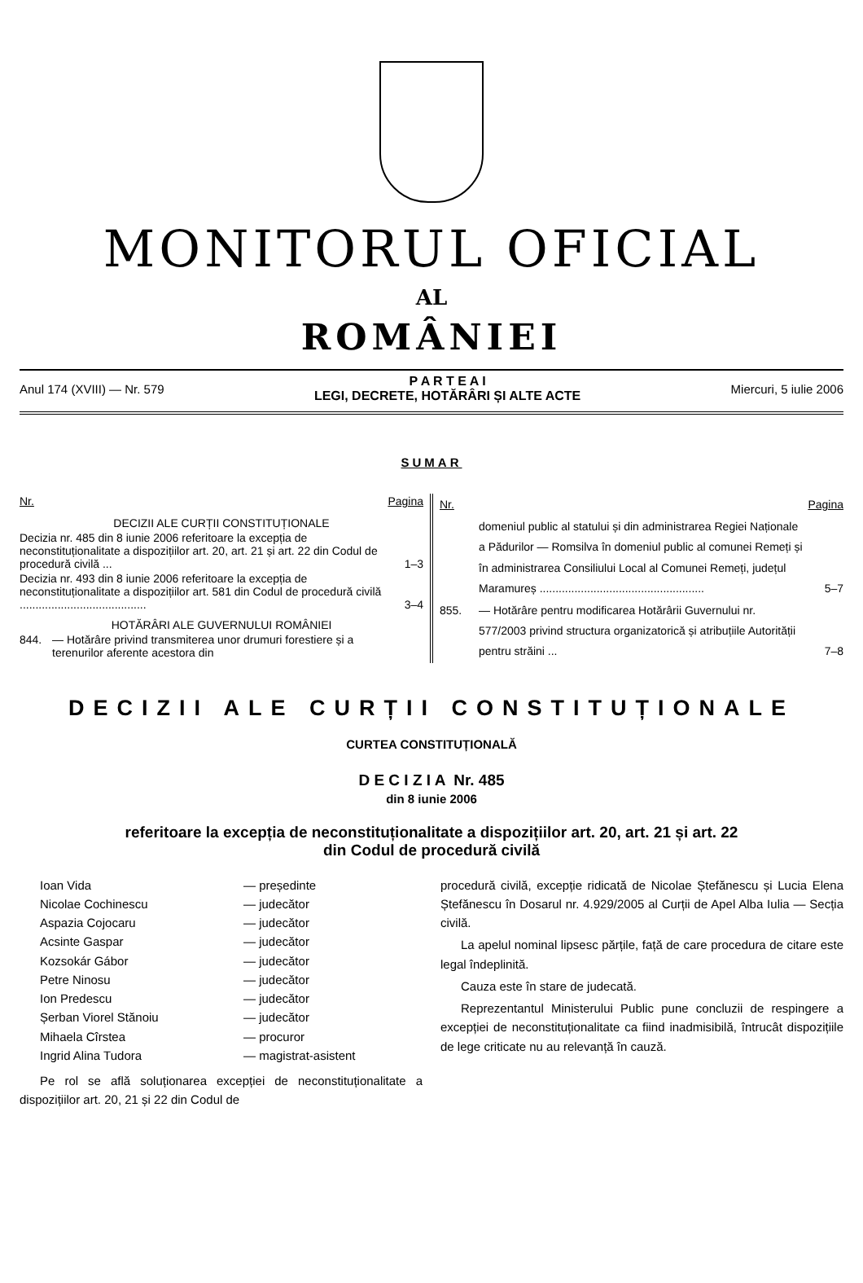MONITORUL OFICIAL
AL
ROMÂNIEI
Anul 174 (XVIII) — Nr. 579
P A R T E A I
LEGI, DECRETE, HOTĂRÂRI ȘI ALTE ACTE
Miercuri, 5 iulie 2006
SUMAR
| Nr. | | Pagina |
| DECIZII ALE CURȚII CONSTITUȚIONALE | | |
| Decizia nr. 485 din 8 iunie 2006 referitoare la excepția de neconstituționalitate a dispozițiilor art. 20, art. 21 și art. 22 din Codul de procedură civilă ... | | 1–3 |
| Decizia nr. 493 din 8 iunie 2006 referitoare la excepția de neconstituționalitate a dispozițiilor art. 581 din Codul de procedură civilă ........................................ | | 3–4 |
| HOTĂRÂRI ALE GUVERNULUI ROMÂNIEI | | |
| 844. | — Hotărâre privind transmiterea unor drumuri forestiere și a terenurilor aferente acestora din | |
| Nr. | | Pagina |
| | domeniul public al statului și din administrarea Regiei Naționale a Pădurilor — Romsilva în domeniul public al comunei Remeți și în administrarea Consiliului Local al Comunei Remeți, județul Maramureș .................................................... | 5–7 |
| 855. | — Hotărâre pentru modificarea Hotărârii Guvernului nr. 577/2003 privind structura organizatorică și atribuțiile Autorității pentru străini ... | 7–8 |
DECIZII ALE CURȚII CONSTITUȚIONALE
CURTEA CONSTITUȚIONALĂ
D E C I Z I A Nr. 485
din 8 iunie 2006
referitoare la excepția de neconstituționalitate a dispozițiilor art. 20, art. 21 și art. 22
din Codul de procedură civilă
| Ioan Vida | — președinte |
| Nicolae Cochinescu | — judecător |
| Aspazia Cojocaru | — judecător |
| Acsinte Gaspar | — judecător |
| Kozsokár Gábor | — judecător |
| Petre Ninosu | — judecător |
| Ion Predescu | — judecător |
| Șerban Viorel Stănoiu | — judecător |
| Mihaela Cîrstea | — procuror |
| Ingrid Alina Tudora | — magistrat-asistent |
Pe rol se află soluționarea excepției de neconstituționalitate a dispozițiilor art. 20, 21 și 22 din Codul de
procedură civilă, excepție ridicată de Nicolae Ștefănescu și Lucia Elena Ștefănescu în Dosarul nr. 4.929/2005 al Curții de Apel Alba Iulia — Secția civilă.
La apelul nominal lipsesc părțile, față de care procedura de citare este legal îndeplinită.
Cauza este în stare de judecată.
Reprezentantul Ministerului Public pune concluzii de respingere a excepției de neconstituționalitate ca fiind inadmisibilă, întrucât dispozițiile de lege criticate nu au relevanță în cauză.